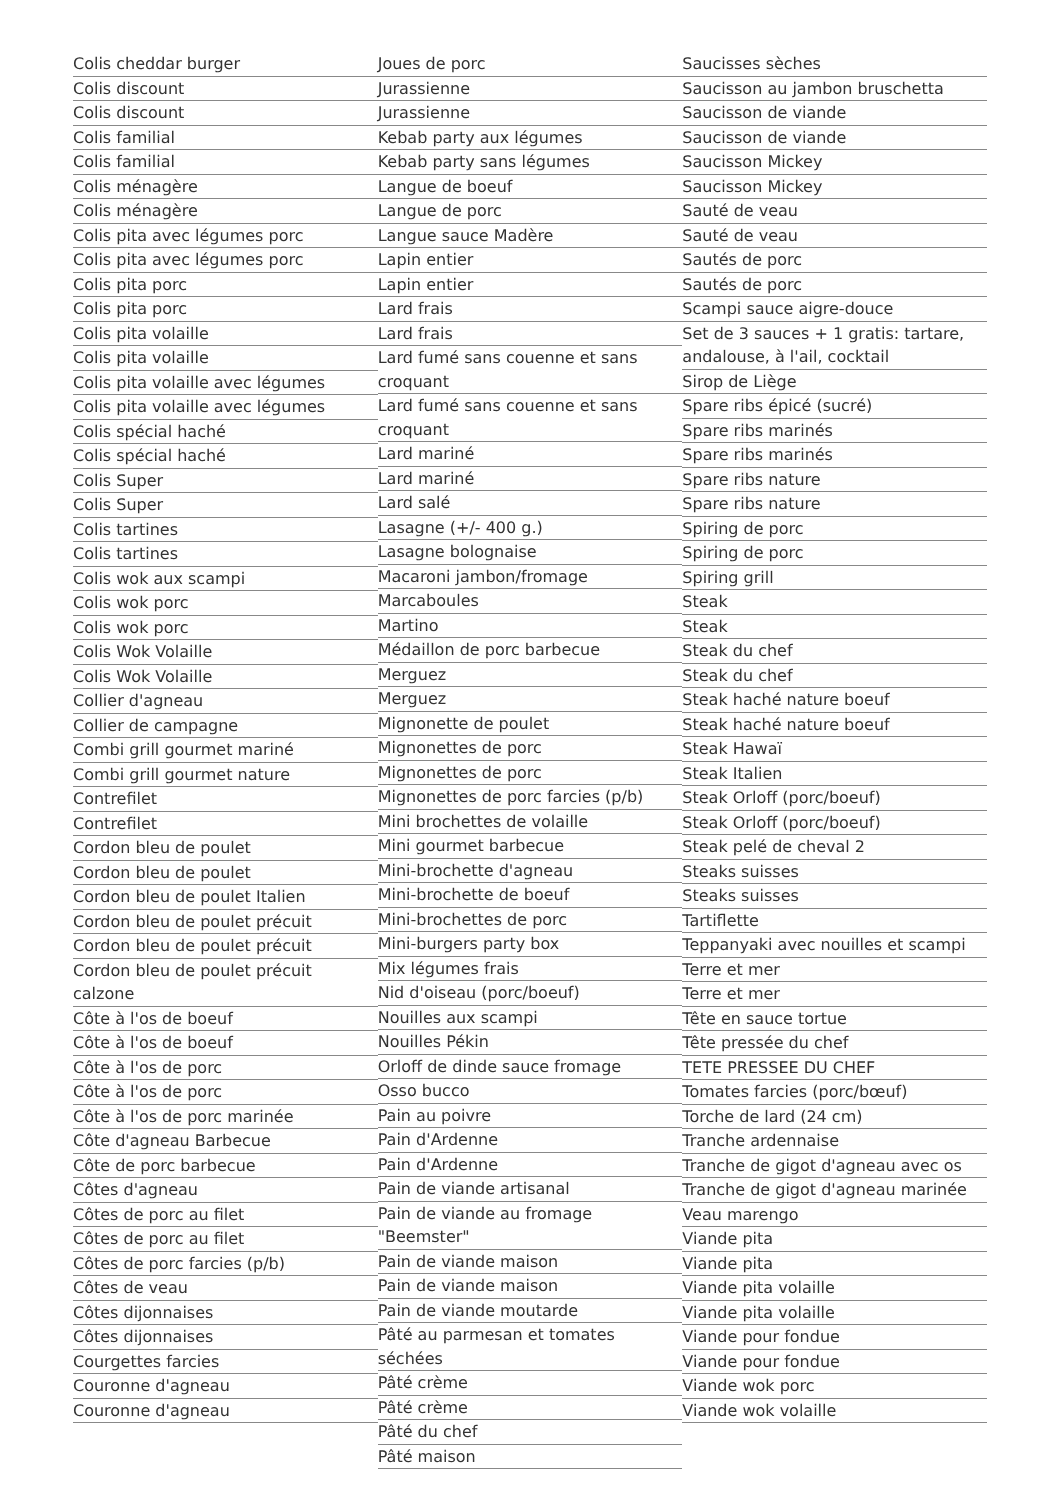Colis cheddar burger
Colis discount
Colis discount
Colis familial
Colis familial
Colis ménagère
Colis ménagère
Colis pita avec légumes porc
Colis pita avec légumes porc
Colis pita porc
Colis pita porc
Colis pita volaille
Colis pita volaille
Colis pita volaille avec légumes
Colis pita volaille avec légumes
Colis spécial haché
Colis spécial haché
Colis Super
Colis Super
Colis tartines
Colis tartines
Colis wok aux scampi
Colis wok porc
Colis wok porc
Colis Wok Volaille
Colis Wok Volaille
Collier d'agneau
Collier de campagne
Combi grill gourmet mariné
Combi grill gourmet nature
Contrefilet
Contrefilet
Cordon bleu de poulet
Cordon bleu de poulet
Cordon bleu de poulet Italien
Cordon bleu de poulet précuit
Cordon bleu de poulet précuit
Cordon bleu de poulet précuit calzone
Côte à l'os de boeuf
Côte à l'os de boeuf
Côte à l'os de porc
Côte à l'os de porc
Côte à l'os de porc marinée
Côte d'agneau Barbecue
Côte de porc barbecue
Côtes d'agneau
Côtes de porc au filet
Côtes de porc au filet
Côtes de porc farcies (p/b)
Côtes de veau
Côtes dijonnaises
Côtes dijonnaises
Courgettes farcies
Couronne d'agneau
Couronne d'agneau
Joues de porc
Jurassienne
Jurassienne
Kebab party aux légumes
Kebab party sans légumes
Langue de boeuf
Langue de porc
Langue sauce Madère
Lapin entier
Lapin entier
Lard frais
Lard frais
Lard fumé sans couenne et sans croquant
Lard fumé sans couenne et sans croquant
Lard mariné
Lard mariné
Lard salé
Lasagne (+/- 400 g.)
Lasagne bolognaise
Macaroni jambon/fromage
Marcaboules
Martino
Médaillon de porc barbecue
Merguez
Merguez
Mignonette de poulet
Mignonettes de porc
Mignonettes de porc
Mignonettes de porc farcies (p/b)
Mini brochettes de volaille
Mini gourmet barbecue
Mini-brochette d'agneau
Mini-brochette de boeuf
Mini-brochettes de porc
Mini-burgers party box
Mix légumes frais
Nid d'oiseau (porc/boeuf)
Nouilles aux scampi
Nouilles Pékin
Orloff de dinde sauce fromage
Osso bucco
Pain au poivre
Pain d'Ardenne
Pain d'Ardenne
Pain de viande artisanal
Pain de viande au fromage "Beemster"
Pain de viande maison
Pain de viande maison
Pain de viande moutarde
Pâté au parmesan et tomates séchées
Pâté crème
Pâté crème
Pâté du chef
Pâté maison
Saucisses sèches
Saucisson au jambon bruschetta
Saucisson de viande
Saucisson de viande
Saucisson Mickey
Saucisson Mickey
Sauté de veau
Sauté de veau
Sautés de porc
Sautés de porc
Scampi sauce aigre-douce
Set de 3 sauces + 1 gratis: tartare, andalouse, à l'ail, cocktail
Sirop de Liège
Spare ribs épicé (sucré)
Spare ribs marinés
Spare ribs marinés
Spare ribs nature
Spare ribs nature
Spiring de porc
Spiring de porc
Spiring grill
Steak
Steak
Steak du chef
Steak du chef
Steak haché nature boeuf
Steak haché nature boeuf
Steak Hawaï
Steak Italien
Steak Orloff (porc/boeuf)
Steak Orloff (porc/boeuf)
Steak pelé de cheval 2
Steaks suisses
Steaks suisses
Tartiflette
Teppanyaki avec nouilles et scampi
Terre et mer
Terre et mer
Tête en sauce tortue
Tête pressée du chef
TETE PRESSEE DU CHEF
Tomates farcies (porc/bœuf)
Torche de lard (24 cm)
Tranche ardennaise
Tranche de gigot d'agneau avec os
Tranche de gigot d'agneau marinée
Veau marengo
Viande pita
Viande pita
Viande pita volaille
Viande pita volaille
Viande pour fondue
Viande pour fondue
Viande wok porc
Viande wok volaille